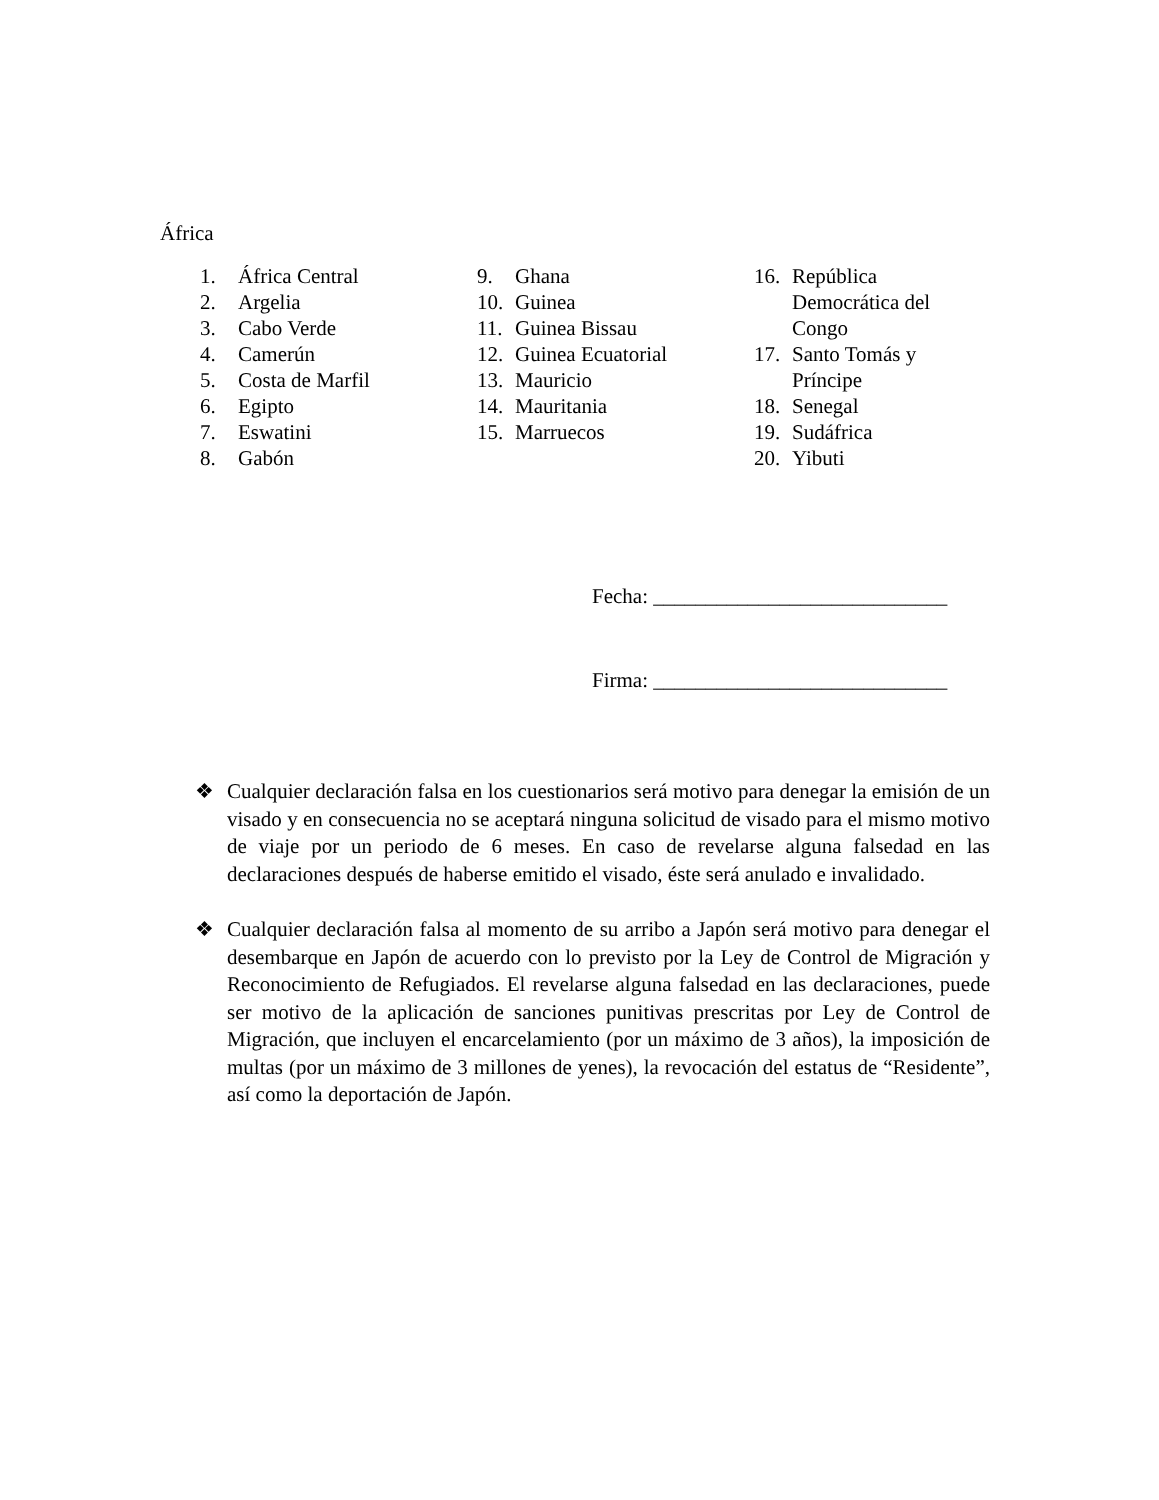África
1. África Central
2. Argelia
3. Cabo Verde
4. Camerún
5. Costa de Marfil
6. Egipto
7. Eswatini
8. Gabón
9. Ghana
10. Guinea
11. Guinea Bissau
12. Guinea Ecuatorial
13. Mauricio
14. Mauritania
15. Marruecos
16. República Democrática del Congo
17. Santo Tomás y Príncipe
18. Senegal
19. Sudáfrica
20. Yibuti
Fecha: ____________________________
Firma: ____________________________
❖ Cualquier declaración falsa en los cuestionarios será motivo para denegar la emisión de un visado y en consecuencia no se aceptará ninguna solicitud de visado para el mismo motivo de viaje por un periodo de 6 meses. En caso de revelarse alguna falsedad en las declaraciones después de haberse emitido el visado, éste será anulado e invalidado.
❖ Cualquier declaración falsa al momento de su arribo a Japón será motivo para denegar el desembarque en Japón de acuerdo con lo previsto por la Ley de Control de Migración y Reconocimiento de Refugiados. El revelarse alguna falsedad en las declaraciones, puede ser motivo de la aplicación de sanciones punitivas prescritas por Ley de Control de Migración, que incluyen el encarcelamiento (por un máximo de 3 años), la imposición de multas (por un máximo de 3 millones de yenes), la revocación del estatus de “Residente”, así como la deportación de Japón.